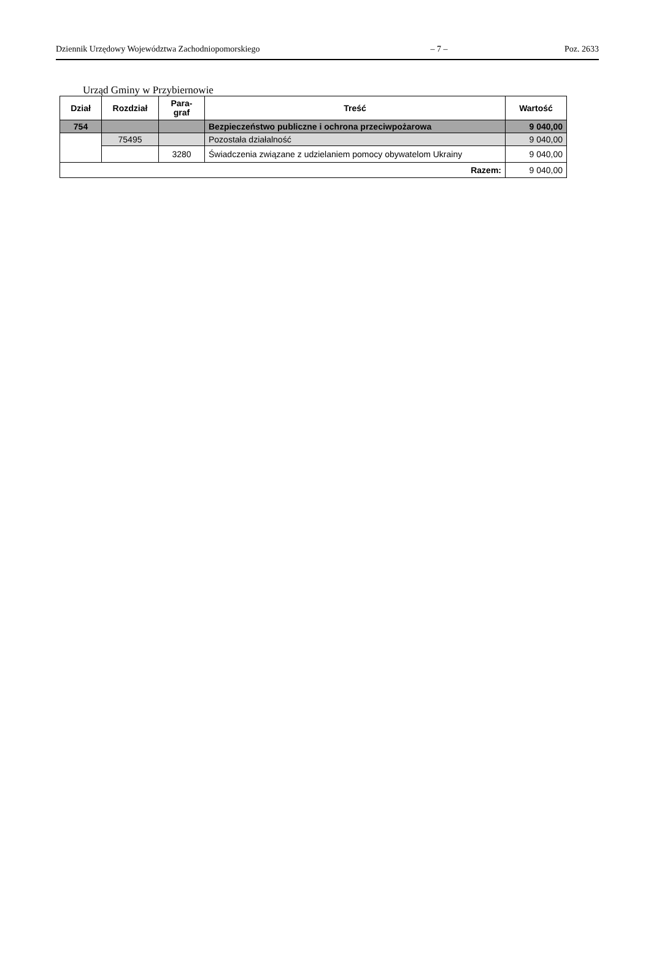Dziennik Urzędowy Województwa Zachodniopomorskiego – 7 – Poz. 2633
Urząd Gminy w Przybiernowie
| Dział | Rozdział | Para- graf | Treść | Wartość |
| --- | --- | --- | --- | --- |
| 754 | | | Bezpieczeństwo publiczne i ochrona przeciwpożarowa | 9 040,00 |
| | 75495 | | Pozostała działalność | 9 040,00 |
| | | 3280 | Świadczenia związane z udzielaniem pomocy obywatelom Ukrainy | 9 040,00 |
| Razem: | | | | 9 040,00 |